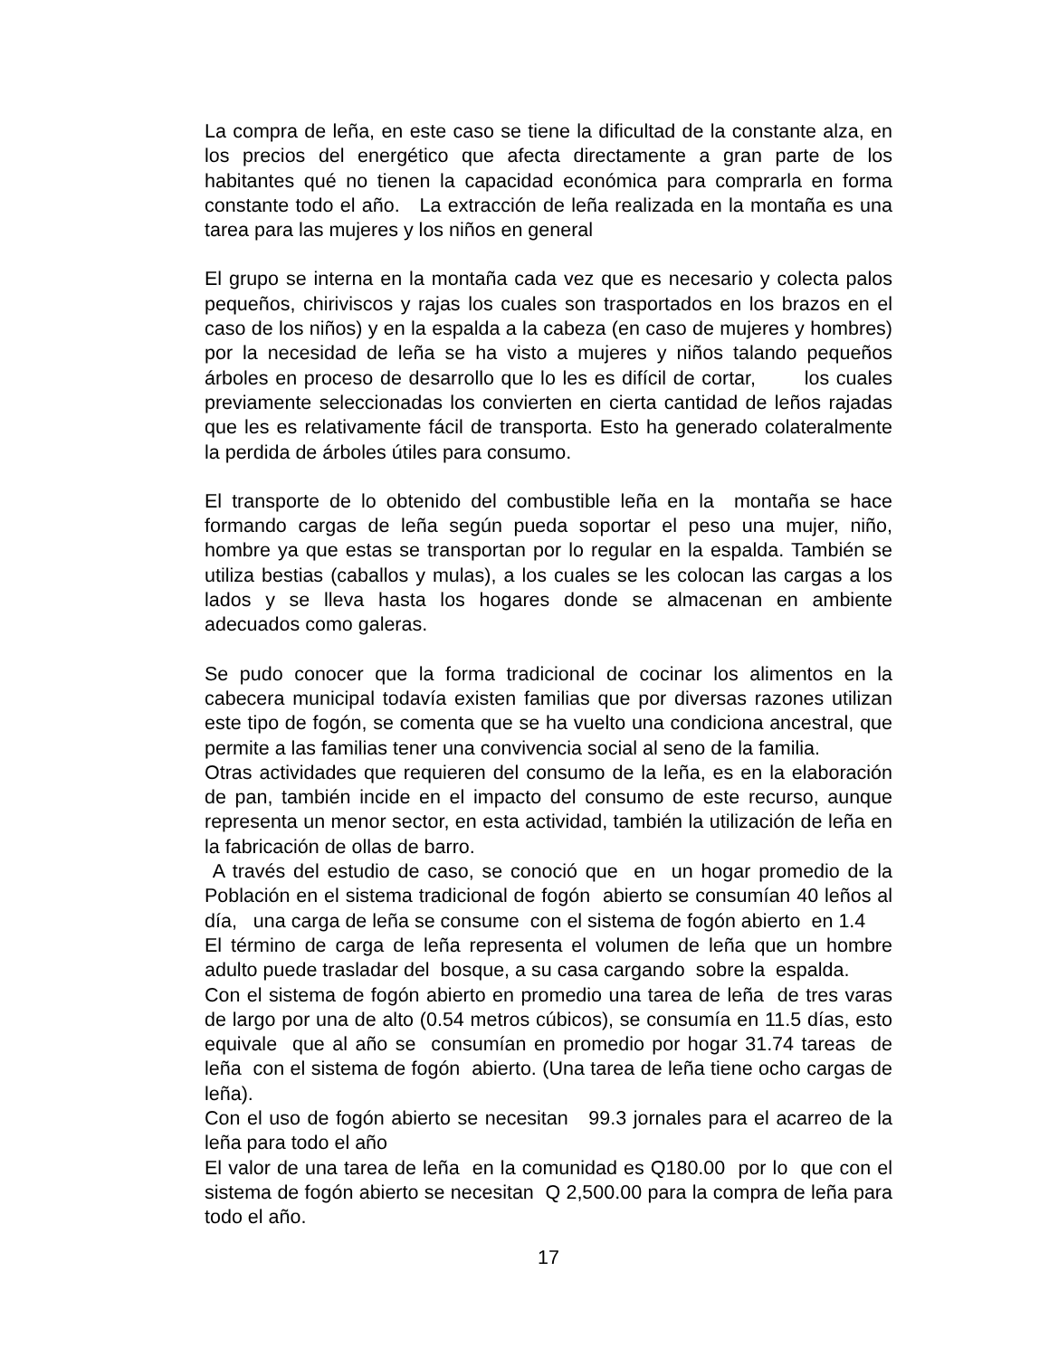La compra de leña, en este caso se tiene la dificultad de la constante alza, en los precios del energético que afecta directamente a gran parte de los habitantes qué no tienen la capacidad económica para comprarla en forma constante todo el año. La extracción de leña realizada en la montaña es una tarea para las mujeres y los niños en general
El grupo se interna en la montaña cada vez que es necesario y colecta palos pequeños, chiriviscos y rajas los cuales son trasportados en los brazos en el caso de los niños) y en la espalda a la cabeza (en caso de mujeres y hombres) por la necesidad de leña se ha visto a mujeres y niños talando pequeños árboles en proceso de desarrollo que lo les es difícil de cortar, los cuales previamente seleccionadas los convierten en cierta cantidad de leños rajadas que les es relativamente fácil de transporta. Esto ha generado colateralmente la perdida de árboles útiles para consumo.
El transporte de lo obtenido del combustible leña en la montaña se hace formando cargas de leña según pueda soportar el peso una mujer, niño, hombre ya que estas se transportan por lo regular en la espalda. También se utiliza bestias (caballos y mulas), a los cuales se les colocan las cargas a los lados y se lleva hasta los hogares donde se almacenan en ambiente adecuados como galeras.
Se pudo conocer que la forma tradicional de cocinar los alimentos en la cabecera municipal todavía existen familias que por diversas razones utilizan este tipo de fogón, se comenta que se ha vuelto una condiciona ancestral, que permite a las familias tener una convivencia social al seno de la familia.
Otras actividades que requieren del consumo de la leña, es en la elaboración de pan, también incide en el impacto del consumo de este recurso, aunque representa un menor sector, en esta actividad, también la utilización de leña en la fabricación de ollas de barro.
A través del estudio de caso, se conoció que en un hogar promedio de la Población en el sistema tradicional de fogón abierto se consumían 40 leños al día, una carga de leña se consume con el sistema de fogón abierto en 1.4
El término de carga de leña representa el volumen de leña que un hombre adulto puede trasladar del bosque, a su casa cargando sobre la espalda.
Con el sistema de fogón abierto en promedio una tarea de leña de tres varas de largo por una de alto (0.54 metros cúbicos), se consumía en 11.5 días, esto equivale que al año se consumían en promedio por hogar 31.74 tareas de leña con el sistema de fogón abierto. (Una tarea de leña tiene ocho cargas de leña).
Con el uso de fogón abierto se necesitan 99.3 jornales para el acarreo de la leña para todo el año
El valor de una tarea de leña en la comunidad es Q180.00 por lo que con el sistema de fogón abierto se necesitan Q 2,500.00 para la compra de leña para todo el año.
17